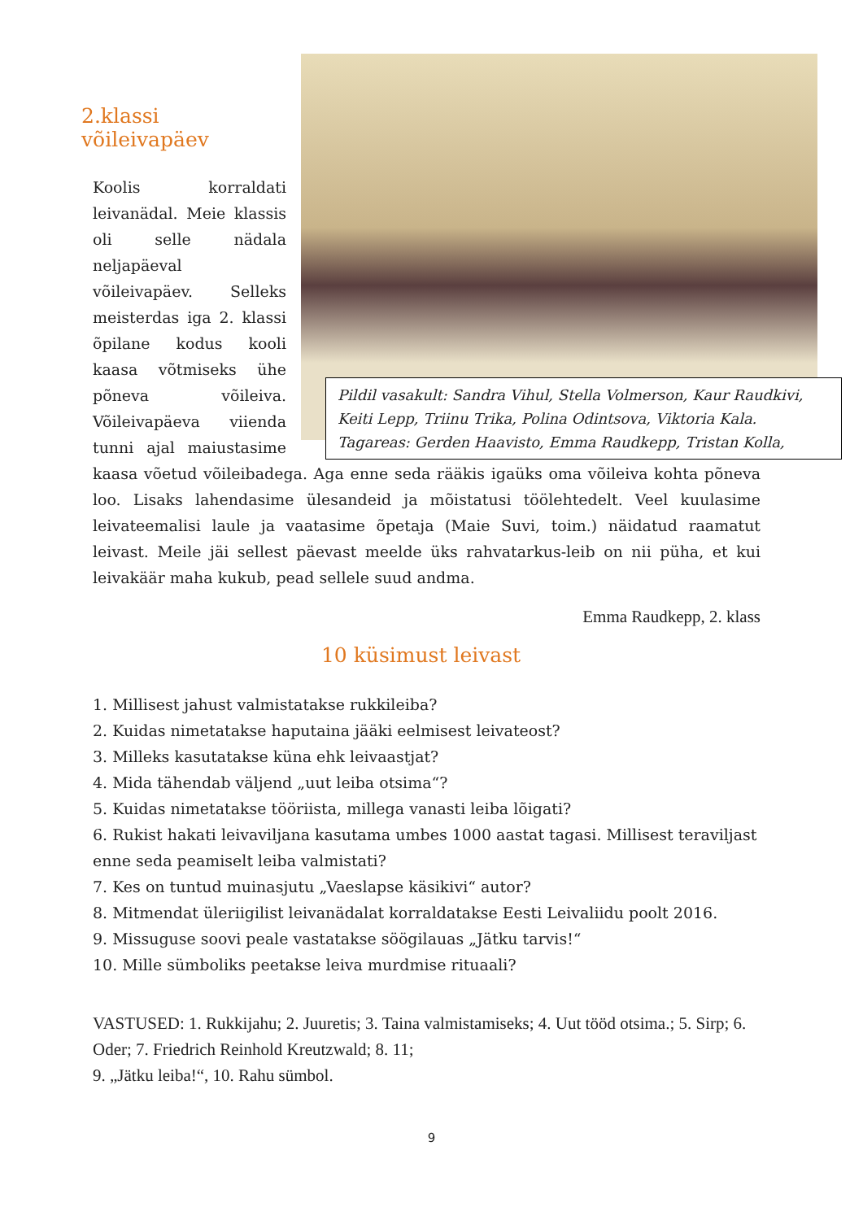Pildil vasakult: Sandra Vihul, Stella Volmerson, Kaur Raudkivi, Keiti Lepp, Triinu Trika, Polina Odintsova, Viktoria Kala. Tagareas: Gerden Haavisto, Emma Raudkepp, Tristan Kolla,
2.klassi võileivapäev
Koolis korraldati leivanädal. Meie klassis oli selle nädala neljapäeval võileivapäev. Selleks meisterdas iga 2. klassi õpilane kodus kooli kaasa võtmiseks ühe põneva võileiva. Võileivapäeva viienda tunni ajal maiustasime kaasa võetud võileibadega. Aga enne seda rääkis igaüks oma võileiva kohta põneva loo. Lisaks lahendasime ülesandeid ja mõistatusi töölehtedelt. Veel kuulasime leivateemalisi laule ja vaatasime õpetaja (Maie Suvi, toim.) näidatud raamatut leivast. Meile jäi sellest päevast meelde üks rahvatarkus-leib on nii püha, et kui leivakäär maha kukub, pead sellele suud andma.
Emma Raudkepp, 2. klass
10 küsimust leivast
1. Millisest jahust valmistatakse rukkileiba?
2. Kuidas nimetatakse haputaina jääki eelmisest leivateost?
3. Milleks kasutatakse küna ehk leivaastjat?
4. Mida tähendab väljend „uut leiba otsima“?
5. Kuidas nimetatakse tööriista, millega vanasti leiba lõigati?
6. Rukist hakati leivaviljana kasutama umbes 1000 aastat tagasi. Millisest teraviljast enne seda peamiselt leiba valmistati?
7. Kes on tuntud muinasjutu „Vaeslapse käsikivi“ autor?
8. Mitmendat üleriigilist leivanädalat korraldatakse Eesti Leivaliidu poolt 2016.
9. Missuguse soovi peale vastatakse söögilauas „Jätku tarvis!“
10. Mille sümboliks peetakse leiva murdmise rituaali?
VASTUSED: 1. Rukkijahu; 2. Juuretis; 3. Taina valmistamiseks; 4. Uut tööd otsima.; 5. Sirp; 6. Oder; 7. Friedrich Reinhold Kreutzwald; 8. 11;
9. „Jätku leiba!“, 10. Rahu sümbol.
9